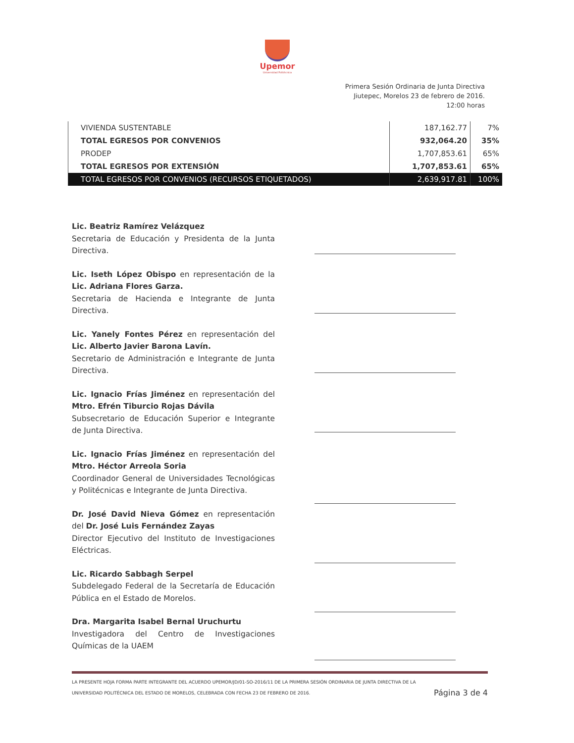Upemor
Universidad Politécnica
Primera Sesión Ordinaria de Junta Directiva
Jiutepec, Morelos 23 de febrero de 2016.
12:00 horas
| VIVIENDA SUSTENTABLE | 187,162.77 | 7% |
| TOTAL EGRESOS POR CONVENIOS | 932,064.20 | 35% |
| PRODEP | 1,707,853.61 | 65% |
| TOTAL EGRESOS POR EXTENSIÓN | 1,707,853.61 | 65% |
| TOTAL EGRESOS POR CONVENIOS (RECURSOS ETIQUETADOS) | 2,639,917.81 | 100% |
Lic. Beatriz Ramírez Velázquez
Secretaria de Educación y Presidenta de la Junta Directiva.
Lic. Iseth López Obispo en representación de la Lic. Adriana Flores Garza.
Secretaria de Hacienda e Integrante de Junta Directiva.
Lic. Yanely Fontes Pérez en representación del Lic. Alberto Javier Barona Lavín.
Secretario de Administración e Integrante de Junta Directiva.
Lic. Ignacio Frías Jiménez en representación del Mtro. Efrén Tiburcio Rojas Dávila
Subsecretario de Educación Superior e Integrante de Junta Directiva.
Lic. Ignacio Frías Jiménez en representación del Mtro. Héctor Arreola Soria
Coordinador General de Universidades Tecnológicas y Politécnicas e Integrante de Junta Directiva.
Dr. José David Nieva Gómez en representación del Dr. José Luis Fernández Zayas
Director Ejecutivo del Instituto de Investigaciones Eléctricas.
Lic. Ricardo Sabbagh Serpel
Subdelegado Federal de la Secretaría de Educación Pública en el Estado de Morelos.
Dra. Margarita Isabel Bernal Uruchurtu
Investigadora del Centro de Investigaciones Químicas de la UAEM
LA PRESENTE HOJA FORMA PARTE INTEGRANTE DEL ACUERDO UPEMOR/JD/01-SO-2016/11 DE LA PRIMERA SESIÓN ORDINARIA DE JUNTA DIRECTIVA DE LA
UNIVERSIDAD POLITÉCNICA DEL ESTADO DE MORELOS, CELEBRADA CON FECHA 23 DE FEBRERO DE 2016. Página 3 de 4